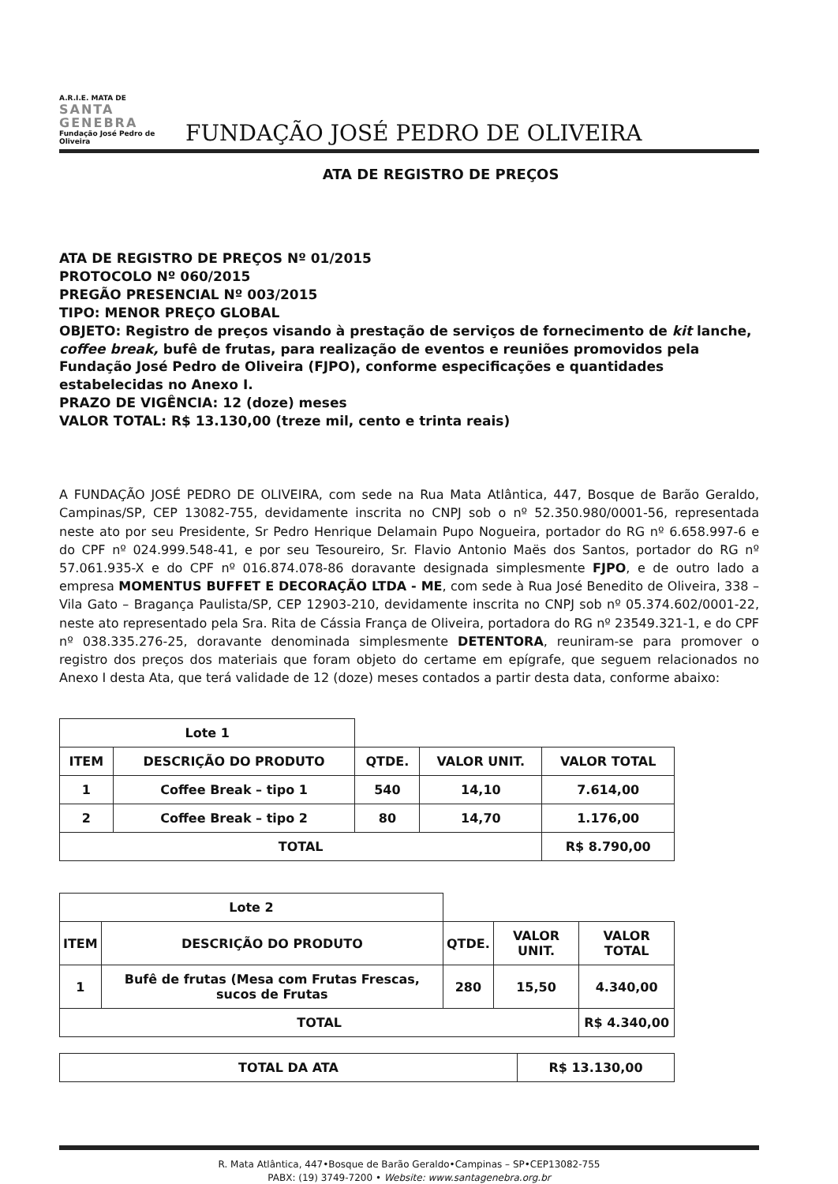A.R.I.E. MATA DE
SANTA GENEBRA
Fundação José Pedro de Oliveira
FUNDAÇÃO JOSÉ PEDRO DE OLIVEIRA
ATA DE REGISTRO DE PREÇOS
ATA DE REGISTRO DE PREÇOS Nº 01/2015
PROTOCOLO Nº 060/2015
PREGÃO PRESENCIAL Nº 003/2015
TIPO: MENOR PREÇO GLOBAL
OBJETO: Registro de preços visando à prestação de serviços de fornecimento de kit lanche, coffee break, bufê de frutas, para realização de eventos e reuniões promovidos pela Fundação José Pedro de Oliveira (FJPO), conforme especificações e quantidades estabelecidas no Anexo I.
PRAZO DE VIGÊNCIA: 12 (doze) meses
VALOR TOTAL: R$ 13.130,00 (treze mil, cento e trinta reais)
A FUNDAÇÃO JOSÉ PEDRO DE OLIVEIRA, com sede na Rua Mata Atlântica, 447, Bosque de Barão Geraldo, Campinas/SP, CEP 13082-755, devidamente inscrita no CNPJ sob o nº 52.350.980/0001-56, representada neste ato por seu Presidente, Sr Pedro Henrique Delamain Pupo Nogueira, portador do RG nº 6.658.997-6 e do CPF nº 024.999.548-41, e por seu Tesoureiro, Sr. Flavio Antonio Maës dos Santos, portador do RG nº 57.061.935-X e do CPF nº 016.874.078-86 doravante designada simplesmente FJPO, e de outro lado a empresa MOMENTUS BUFFET E DECORAÇÃO LTDA - ME, com sede à Rua José Benedito de Oliveira, 338 – Vila Gato – Bragança Paulista/SP, CEP 12903-210, devidamente inscrita no CNPJ sob nº 05.374.602/0001-22, neste ato representado pela Sra. Rita de Cássia França de Oliveira, portadora do RG nº 23549.321-1, e do CPF nº 038.335.276-25, doravante denominada simplesmente DETENTORA, reuniram-se para promover o registro dos preços dos materiais que foram objeto do certame em epígrafe, que seguem relacionados no Anexo I desta Ata, que terá validade de 12 (doze) meses contados a partir desta data, conforme abaixo:
| Lote 1 | | | | |
| ITEM | DESCRIÇÃO DO PRODUTO | QTDE. | VALOR UNIT. | VALOR TOTAL |
| 1 | Coffee Break – tipo 1 | 540 | 14,10 | 7.614,00 |
| 2 | Coffee Break – tipo 2 | 80 | 14,70 | 1.176,00 |
| TOTAL | | | | R$ 8.790,00 |
| Lote 2 | | | | |
| ITEM | DESCRIÇÃO DO PRODUTO | QTDE. | VALOR UNIT. | VALOR TOTAL |
| 1 | Bufê de frutas (Mesa com Frutas Frescas, sucos de Frutas | 280 | 15,50 | 4.340,00 |
| TOTAL | | | | R$ 4.340,00 |
| TOTAL DA ATA | R$ 13.130,00 |
R. Mata Atlântica, 447•Bosque de Barão Geraldo•Campinas – SP•CEP13082-755
PABX: (19) 3749-7200 • Website: www.santagenebra.org.br